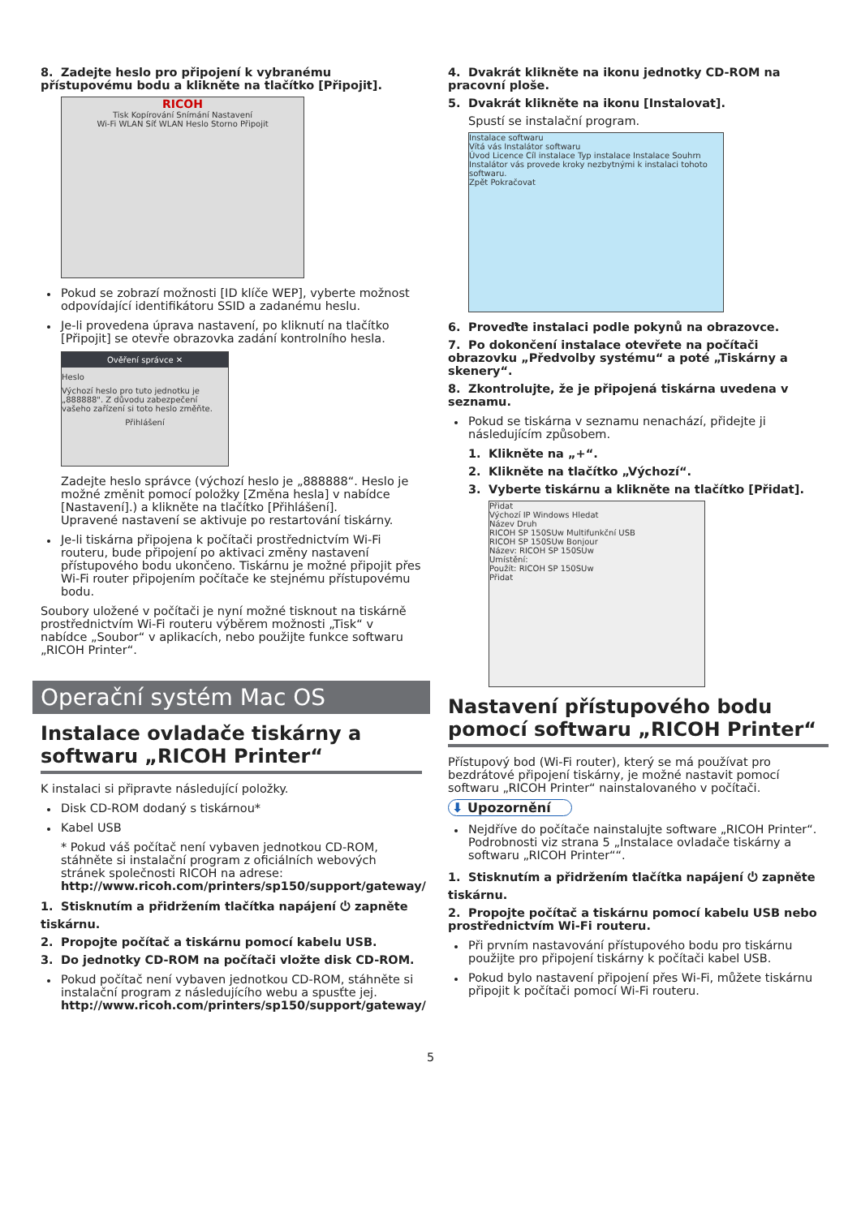8. Zadejte heslo pro připojení k vybranému přístupovému bodu a klikněte na tlačítko [Připojit].
RICOH
Tisk Kopírování Snímání Nastavení
Wi-Fi WLAN Síť WLAN Heslo Storno Připojit
Pokud se zobrazí možnosti [ID klíče WEP], vyberte možnost odpovídající identifikátoru SSID a zadanému heslu.
Je-li provedena úprava nastavení, po kliknutí na tlačítko [Připojit] se otevře obrazovka zadání kontrolního hesla.
Ověření správce ✕
Heslo
Výchozí heslo pro tuto jednotku je „888888". Z důvodu zabezpečení vašeho zařízení si toto heslo změňte.
Přihlášení
Zadejte heslo správce (výchozí heslo je „888888“. Heslo je možné změnit pomocí položky [Změna hesla] v nabídce [Nastavení].) a klikněte na tlačítko [Přihlášení].
Upravené nastavení se aktivuje po restartování tiskárny.
Je-li tiskárna připojena k počítači prostřednictvím Wi-Fi routeru, bude připojení po aktivaci změny nastavení přístupového bodu ukončeno. Tiskárnu je možné připojit přes Wi-Fi router připojením počítače ke stejnému přístupovému bodu.
Soubory uložené v počítači je nyní možné tisknout na tiskárně prostřednictvím Wi-Fi routeru výběrem možnosti „Tisk“ v nabídce „Soubor“ v aplikacích, nebo použijte funkce softwaru „RICOH Printer“.
Operační systém Mac OS
Instalace ovladače tiskárny a softwaru „RICOH Printer“
K instalaci si připravte následující položky.
Disk CD-ROM dodaný s tiskárnou*
Kabel USB
* Pokud váš počítač není vybaven jednotkou CD-ROM, stáhněte si instalační program z oficiálních webových stránek společnosti RICOH na adrese:
http://www.ricoh.com/printers/sp150/support/gateway/
1. Stisknutím a přidržením tlačítka napájení ⏻ zapněte tiskárnu.
2. Propojte počítač a tiskárnu pomocí kabelu USB.
3. Do jednotky CD-ROM na počítači vložte disk CD-ROM.
Pokud počítač není vybaven jednotkou CD-ROM, stáhněte si instalační program z následujícího webu a spusťte jej.
http://www.ricoh.com/printers/sp150/support/gateway/
4. Dvakrát klikněte na ikonu jednotky CD-ROM na pracovní ploše.
5. Dvakrát klikněte na ikonu [Instalovat].
Spustí se instalační program.
Instalace softwaru
Vítá vás Instalátor softwaru
Úvod Licence Cíl instalace Typ instalace Instalace Souhrn
Instalátor vás provede kroky nezbytnými k instalaci tohoto softwaru.
Zpět Pokračovat
6. Proveďte instalaci podle pokynů na obrazovce.
7. Po dokončení instalace otevřete na počítači obrazovku „Předvolby systému“ a poté „Tiskárny a skenery“.
8. Zkontrolujte, že je připojená tiskárna uvedena v seznamu.
Pokud se tiskárna v seznamu nenachází, přidejte ji následujícím způsobem.
1. Klikněte na „+“.
2. Klikněte na tlačítko „Výchozí“.
3. Vyberte tiskárnu a klikněte na tlačítko [Přidat].
Přidat
Výchozí IP Windows Hledat
Název Druh
RICOH SP 150SUw Multifunkční USB
RICOH SP 150SUw Bonjour
Název: RICOH SP 150SUw
Umístění:
Použít: RICOH SP 150SUw
Přidat
Nastavení přístupového bodu pomocí softwaru „RICOH Printer“
Přístupový bod (Wi-Fi router), který se má používat pro bezdrátové připojení tiskárny, je možné nastavit pomocí softwaru „RICOH Printer“ nainstalovaného v počítači.
⬇ Upozornění
Nejdříve do počítače nainstalujte software „RICOH Printer“. Podrobnosti viz strana 5 „Instalace ovladače tiskárny a softwaru „RICOH Printer““.
1. Stisknutím a přidržením tlačítka napájení ⏻ zapněte tiskárnu.
2. Propojte počítač a tiskárnu pomocí kabelu USB nebo prostřednictvím Wi-Fi routeru.
Při prvním nastavování přístupového bodu pro tiskárnu použijte pro připojení tiskárny k počítači kabel USB.
Pokud bylo nastavení připojení přes Wi-Fi, můžete tiskárnu připojit k počítači pomocí Wi-Fi routeru.
5